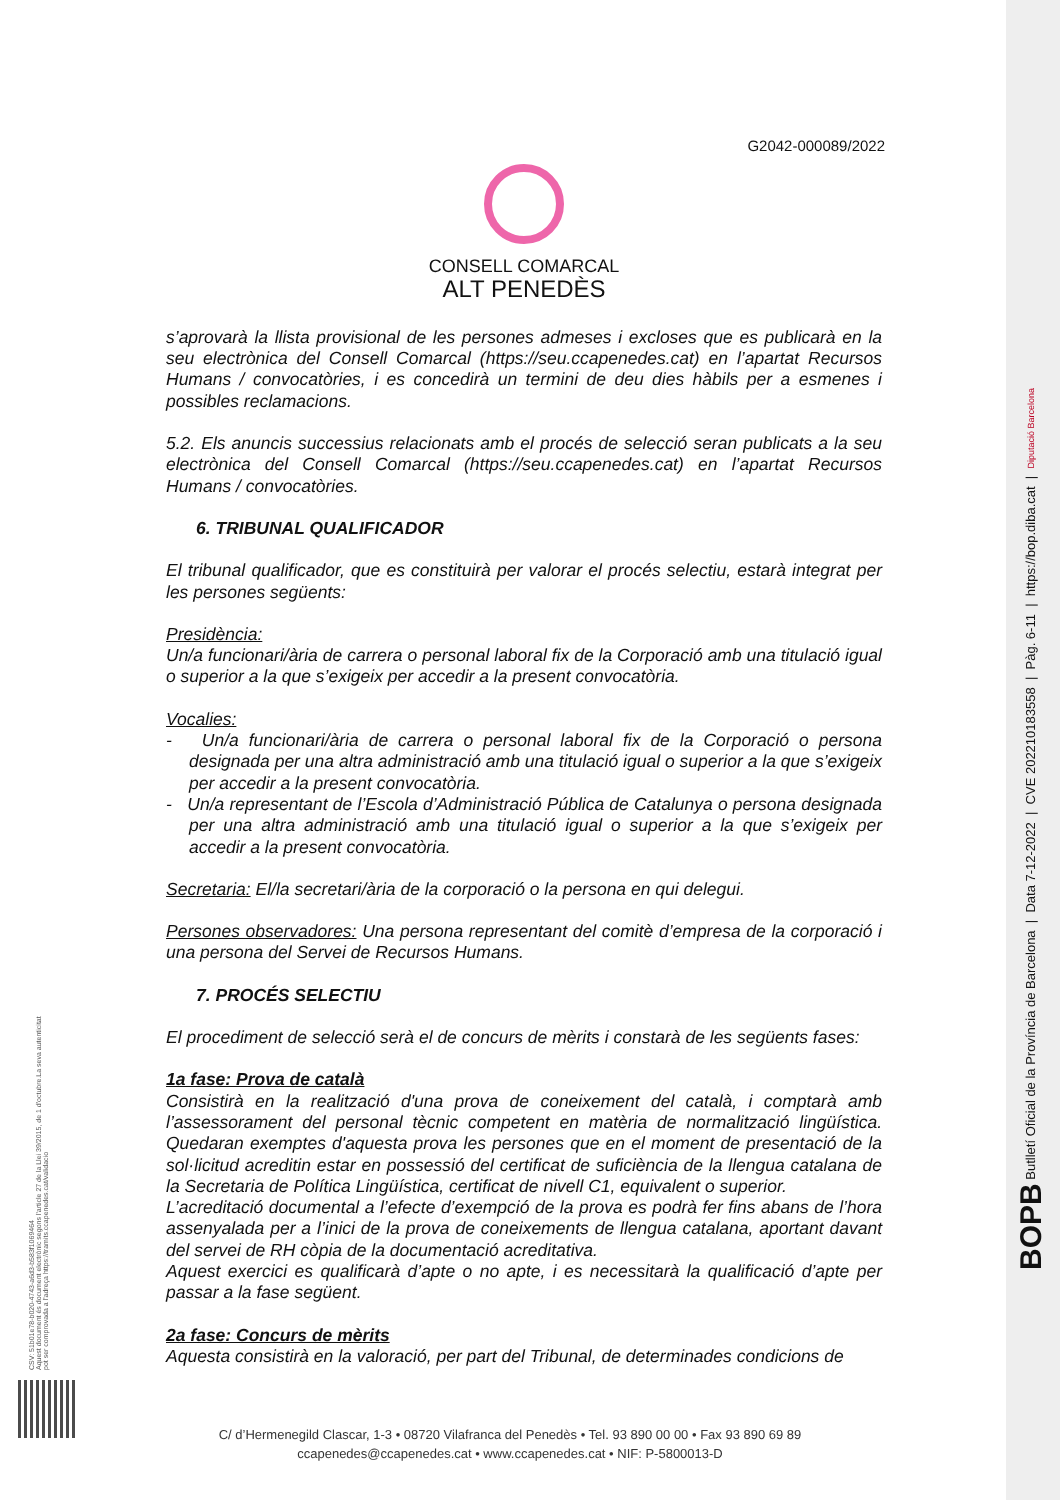G2042-000089/2022
CONSELL COMARCAL
ALT PENEDÈS
s’aprovarà la llista provisional de les persones admeses i excloses que es publicarà en la seu electrònica del Consell Comarcal (https://seu.ccapenedes.cat) en l’apartat Recursos Humans / convocatòries, i es concedirà un termini de deu dies hàbils per a esmenes i possibles reclamacions.
5.2. Els anuncis successius relacionats amb el procés de selecció seran publicats a la seu electrònica del Consell Comarcal (https://seu.ccapenedes.cat) en l’apartat Recursos Humans / convocatòries.
6. TRIBUNAL QUALIFICADOR
El tribunal qualificador, que es constituirà per valorar el procés selectiu, estarà integrat per les persones següents:
Presidència:
Un/a funcionari/ària de carrera o personal laboral fix de la Corporació amb una titulació igual o superior a la que s’exigeix per accedir a la present convocatòria.
Vocalies:
- Un/a funcionari/ària de carrera o personal laboral fix de la Corporació o persona designada per una altra administració amb una titulació igual o superior a la que s’exigeix per accedir a la present convocatòria.
- Un/a representant de l’Escola d’Administració Pública de Catalunya o persona designada per una altra administració amb una titulació igual o superior a la que s’exigeix per accedir a la present convocatòria.
Secretaria: El/la secretari/ària de la corporació o la persona en qui delegui.
Persones observadores: Una persona representant del comitè d’empresa de la corporació i una persona del Servei de Recursos Humans.
7. PROCÉS SELECTIU
El procediment de selecció serà el de concurs de mèrits i constarà de les següents fases:
1a fase: Prova de català
Consistirà en la realització d'una prova de coneixement del català, i comptarà amb l’assessorament del personal tècnic competent en matèria de normalització lingüística. Quedaran exemptes d'aquesta prova les persones que en el moment de presentació de la sol·licitud acreditin estar en possessió del certificat de suficiència de la llengua catalana de la Secretaria de Política Lingüística, certificat de nivell C1, equivalent o superior.
L’acreditació documental a l’efecte d’exempció de la prova es podrà fer fins abans de l’hora assenyalada per a l’inici de la prova de coneixements de llengua catalana, aportant davant del servei de RH còpia de la documentació acreditativa.
Aquest exercici es qualificarà d’apte o no apte, i es necessitarà la qualificació d’apte per passar a la fase següent.
2a fase: Concurs de mèrits
Aquesta consistirà en la valoració, per part del Tribunal, de determinades condicions de
C/ d’Hermenegild Clascar, 1-3 • 08720 Vilafranca del Penedès • Tel. 93 890 00 00 • Fax 93 890 69 89
ccapenedes@ccapenedes.cat • www.ccapenedes.cat • NIF: P-5800013-D
CSV: 51b01e78-b020-4743-a6d3-b583f1069464
Aquest document és document electrònic segons l'article 27 de la Llei 39/2015, de 1 d'octubre.La seva autenticitat
pot ser comprovada a l'adreça https://tramits.ccapenedes.cat/validacio
BOPB Butlletí Oficial de la Província de Barcelona | Data 7-12-2022 | CVE 202210183558 | Pàg. 6-11 | https://bop.diba.cat | Diputació Barcelona